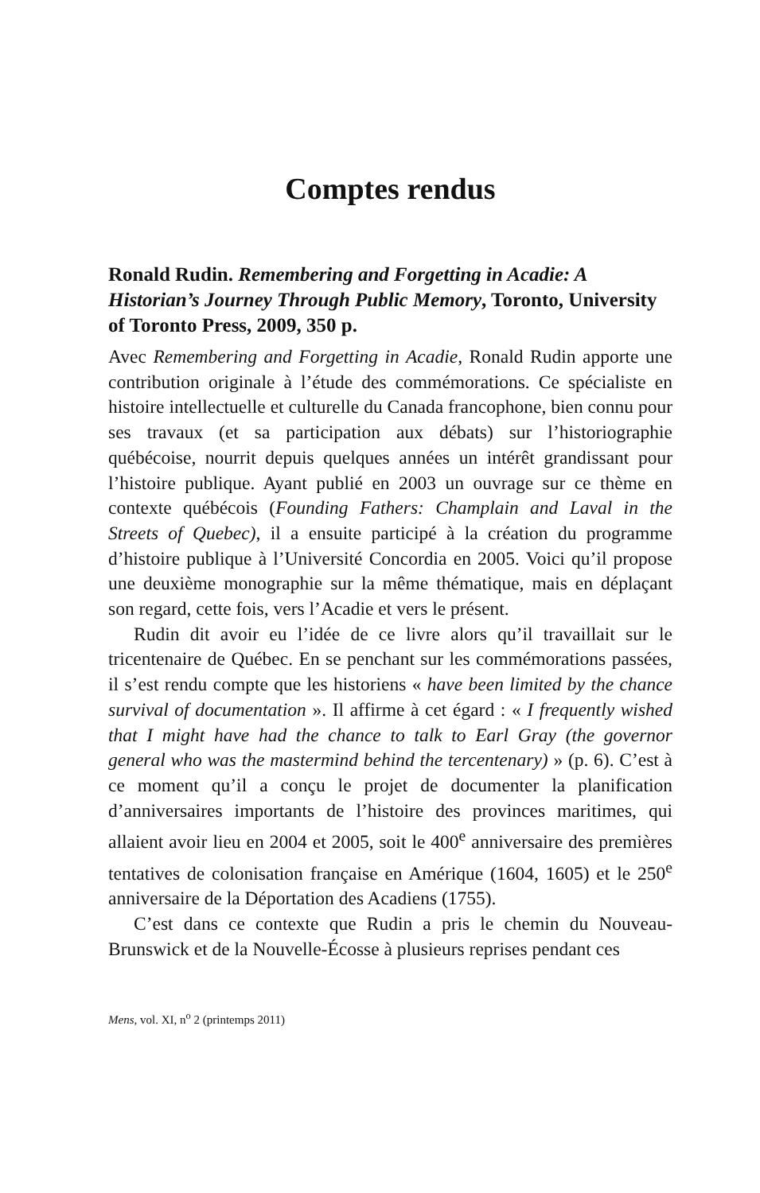Comptes rendus
Ronald Rudin. Remembering and Forgetting in Acadie: A Historian’s Journey Through Public Memory, Toronto, University of Toronto Press, 2009, 350 p.
Avec Remembering and Forgetting in Acadie, Ronald Rudin apporte une contribution originale à l’étude des commémorations. Ce spécialiste en histoire intellectuelle et culturelle du Canada francophone, bien connu pour ses travaux (et sa participation aux débats) sur l’historiographie québécoise, nourrit depuis quelques années un intérêt grandissant pour l’histoire publique. Ayant publié en 2003 un ouvrage sur ce thème en contexte québécois (Founding Fathers: Champlain and Laval in the Streets of Quebec), il a ensuite participé à la création du programme d’histoire publique à l’Université Concordia en 2005. Voici qu’il propose une deuxième monographie sur la même thématique, mais en déplaçant son regard, cette fois, vers l’Acadie et vers le présent.
Rudin dit avoir eu l’idée de ce livre alors qu’il travaillait sur le tricentenaire de Québec. En se penchant sur les commémorations passées, il s’est rendu compte que les historiens « have been limited by the chance survival of documentation ». Il affirme à cet égard : « I frequently wished that I might have had the chance to talk to Earl Gray (the governor general who was the mastermind behind the tercentenary) » (p. 6). C’est à ce moment qu’il a conçu le projet de documenter la planification d’anniversaires importants de l’histoire des provinces maritimes, qui allaient avoir lieu en 2004 et 2005, soit le 400<sup>e</sup> anniversaire des premières tentatives de colonisation française en Amérique (1604, 1605) et le 250<sup>e</sup> anniversaire de la Déportation des Acadiens (1755).
C’est dans ce contexte que Rudin a pris le chemin du Nouveau-Brunswick et de la Nouvelle-Écosse à plusieurs reprises pendant ces
Mens, vol. XI, n<sup>o</sup> 2 (printemps 2011)